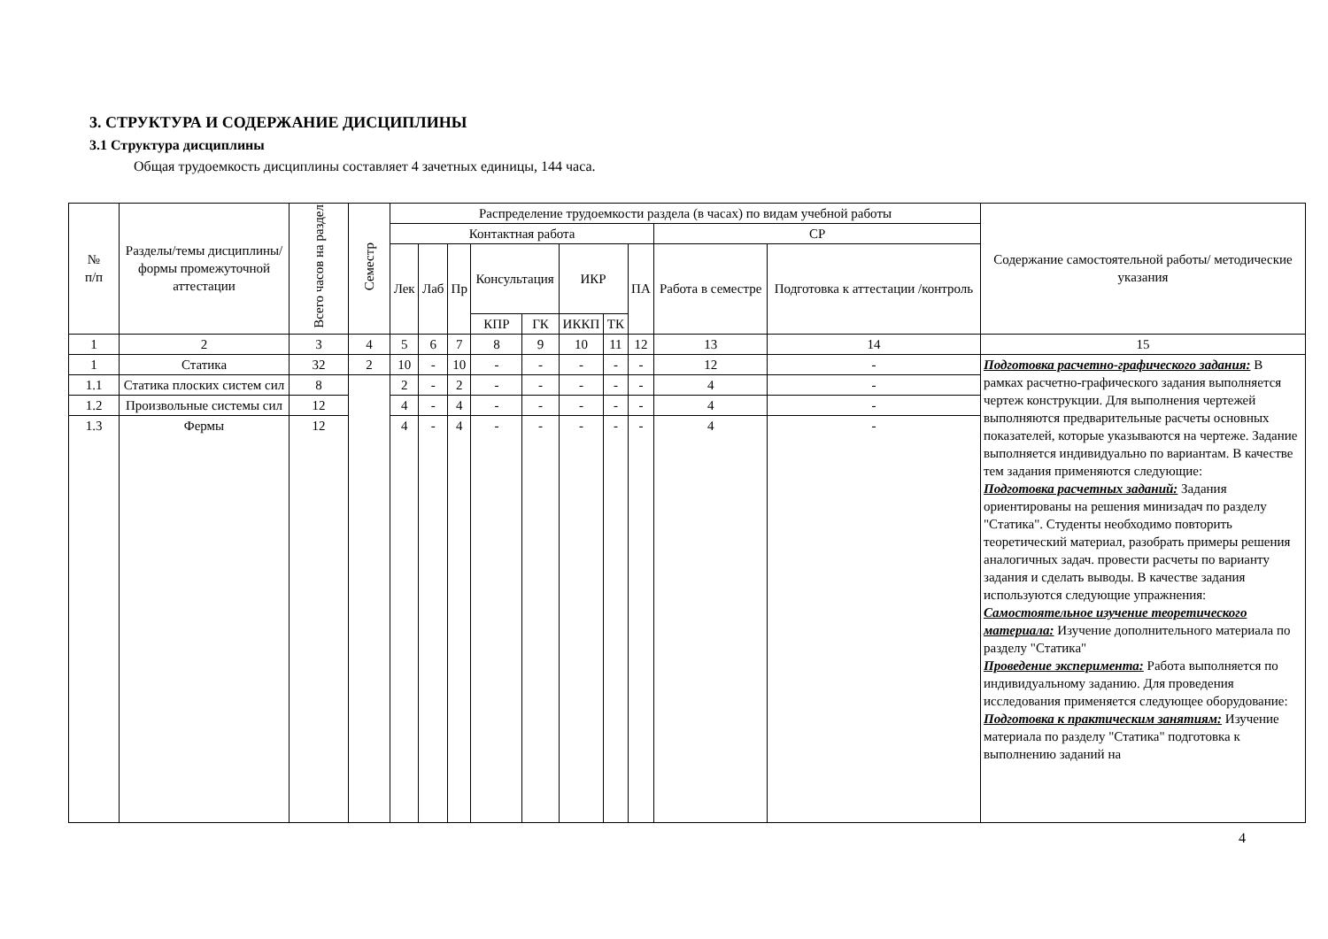3. СТРУКТУРА И СОДЕРЖАНИЕ ДИСЦИПЛИНЫ
3.1 Структура дисциплины
Общая трудоемкость дисциплины составляет 4 зачетных единицы, 144 часа.
| № п/п | Разделы/темы дисциплины/формы промежуточной аттестации | Всего часов на раздел | Семестр | Распределение трудоемкости раздела (в часах) по видам учебной работы | | | | | | | | | | Содержание самостоятельной работы/ методические указания |
| --- | --- | --- | --- | --- | --- | --- | --- | --- | --- | --- | --- | --- | --- | --- |
| | | | | Контактная работа | | | | | | | | СР | | |
| | | | | Лек | Лаб | Пр | Консультация | | ИКР | | ПА | Работа в семестре | Подготовка к аттестации /контроль | |
| | | | | | | | КПР | ГК | ИККП | ТК | | | | |
| 1 | 2 | 3 | 4 | 5 | 6 | 7 | 8 | 9 | 10 | 11 | 12 | 13 | 14 | 15 |
| 1 | Статика | 32 | 2 | 10 | - | 10 | - | - | - | - | - | 12 | - | Подготовка расчетно-графического задания: В рамках расчетно-графического задания выполняется чертеж конструкции. Для выполнения чертежей выполняются предварительные расчеты основных показателей, которые указываются на чертеже. Задание выполняется индивидуально по вариантам. В качестве тем задания применяются следующие: Подготовка расчетных заданий: Задания ориентированы на решения минизадач по разделу "Статика". Студенты необходимо повторить теоретический материал, разобрать примеры решения аналогичных задач. провести расчеты по варианту задания и сделать выводы. В качестве задания используются следующие упражнения: Самостоятельное изучение теоретического материала: Изучение дополнительного материала по разделу "Статика" Проведение эксперимента: Работа выполняется по индивидуальному заданию. Для проведения исследования применяется следующее оборудование: Подготовка к практическим занятиям: Изучение материала по разделу "Статика" подготовка к выполнению заданий на |
| 1.1 | Статика плоских систем сил | 8 | | 2 | - | 2 | - | - | - | - | - | 4 | - | |
| 1.2 | Произвольные системы сил | 12 | | 4 | - | 4 | - | - | - | - | - | 4 | - | |
| 1.3 | Фермы | 12 | | 4 | - | 4 | - | - | - | - | - | 4 | - | |
4